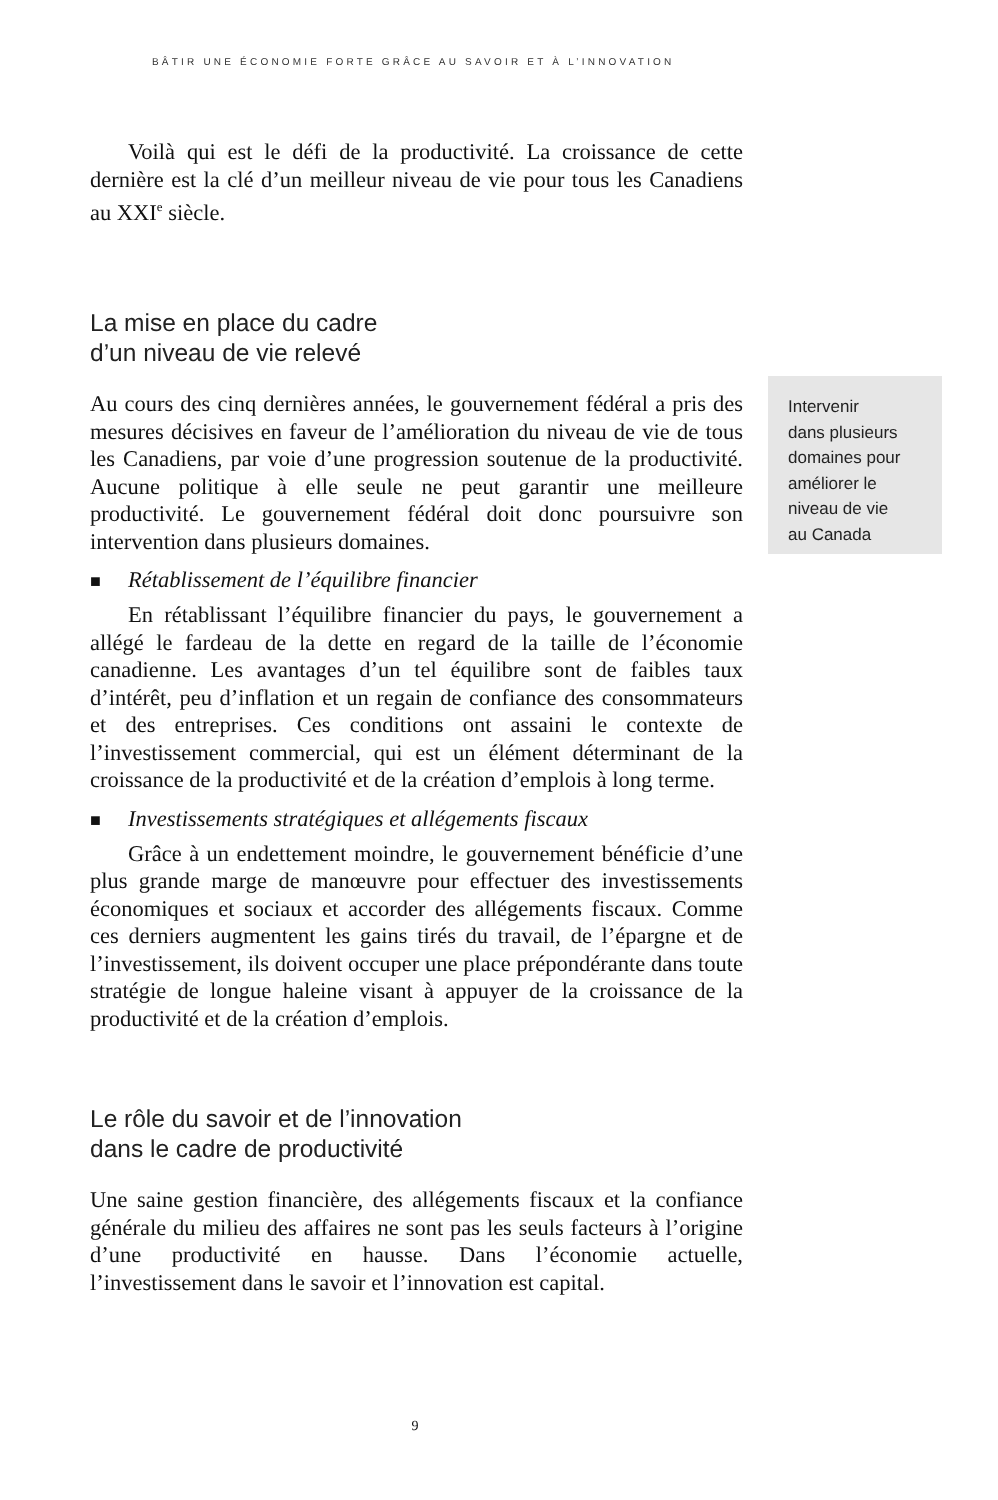BÂTIR UNE ÉCONOMIE FORTE GRÂCE AU SAVOIR ET À L’INNOVATION
Voilà qui est le défi de la productivité. La croissance de cette dernière est la clé d’un meilleur niveau de vie pour tous les Canadiens au XXI<sup>e</sup> siècle.
La mise en place du cadre
d’un niveau de vie relevé
Au cours des cinq dernières années, le gouvernement fédéral a pris des mesures décisives en faveur de l’amélioration du niveau de vie de tous les Canadiens, par voie d’une progression soutenue de la productivité. Aucune politique à elle seule ne peut garantir une meilleure productivité. Le gouvernement fédéral doit donc poursuivre son intervention dans plusieurs domaines.
■ Rétablissement de l’équilibre financier
En rétablissant l’équilibre financier du pays, le gouvernement a allégé le fardeau de la dette en regard de la taille de l’économie canadienne. Les avantages d’un tel équilibre sont de faibles taux d’intérêt, peu d’inflation et un regain de confiance des consommateurs et des entreprises. Ces conditions ont assaini le contexte de l’investissement commercial, qui est un élément déterminant de la croissance de la productivité et de la création d’emplois à long terme.
■ Investissements stratégiques et allégements fiscaux
Grâce à un endettement moindre, le gouvernement bénéficie d’une plus grande marge de manœuvre pour effectuer des investissements économiques et sociaux et accorder des allégements fiscaux. Comme ces derniers augmentent les gains tirés du travail, de l’épargne et de l’investissement, ils doivent occuper une place prépondérante dans toute stratégie de longue haleine visant à appuyer de la croissance de la productivité et de la création d’emplois.
Le rôle du savoir et de l’innovation
dans le cadre de productivité
Une saine gestion financière, des allégements fiscaux et la confiance générale du milieu des affaires ne sont pas les seuls facteurs à l’origine d’une productivité en hausse. Dans l’économie actuelle, l’investissement dans le savoir et l’innovation est capital.
Intervenir
dans plusieurs
domaines pour
améliorer le
niveau de vie
au Canada
9